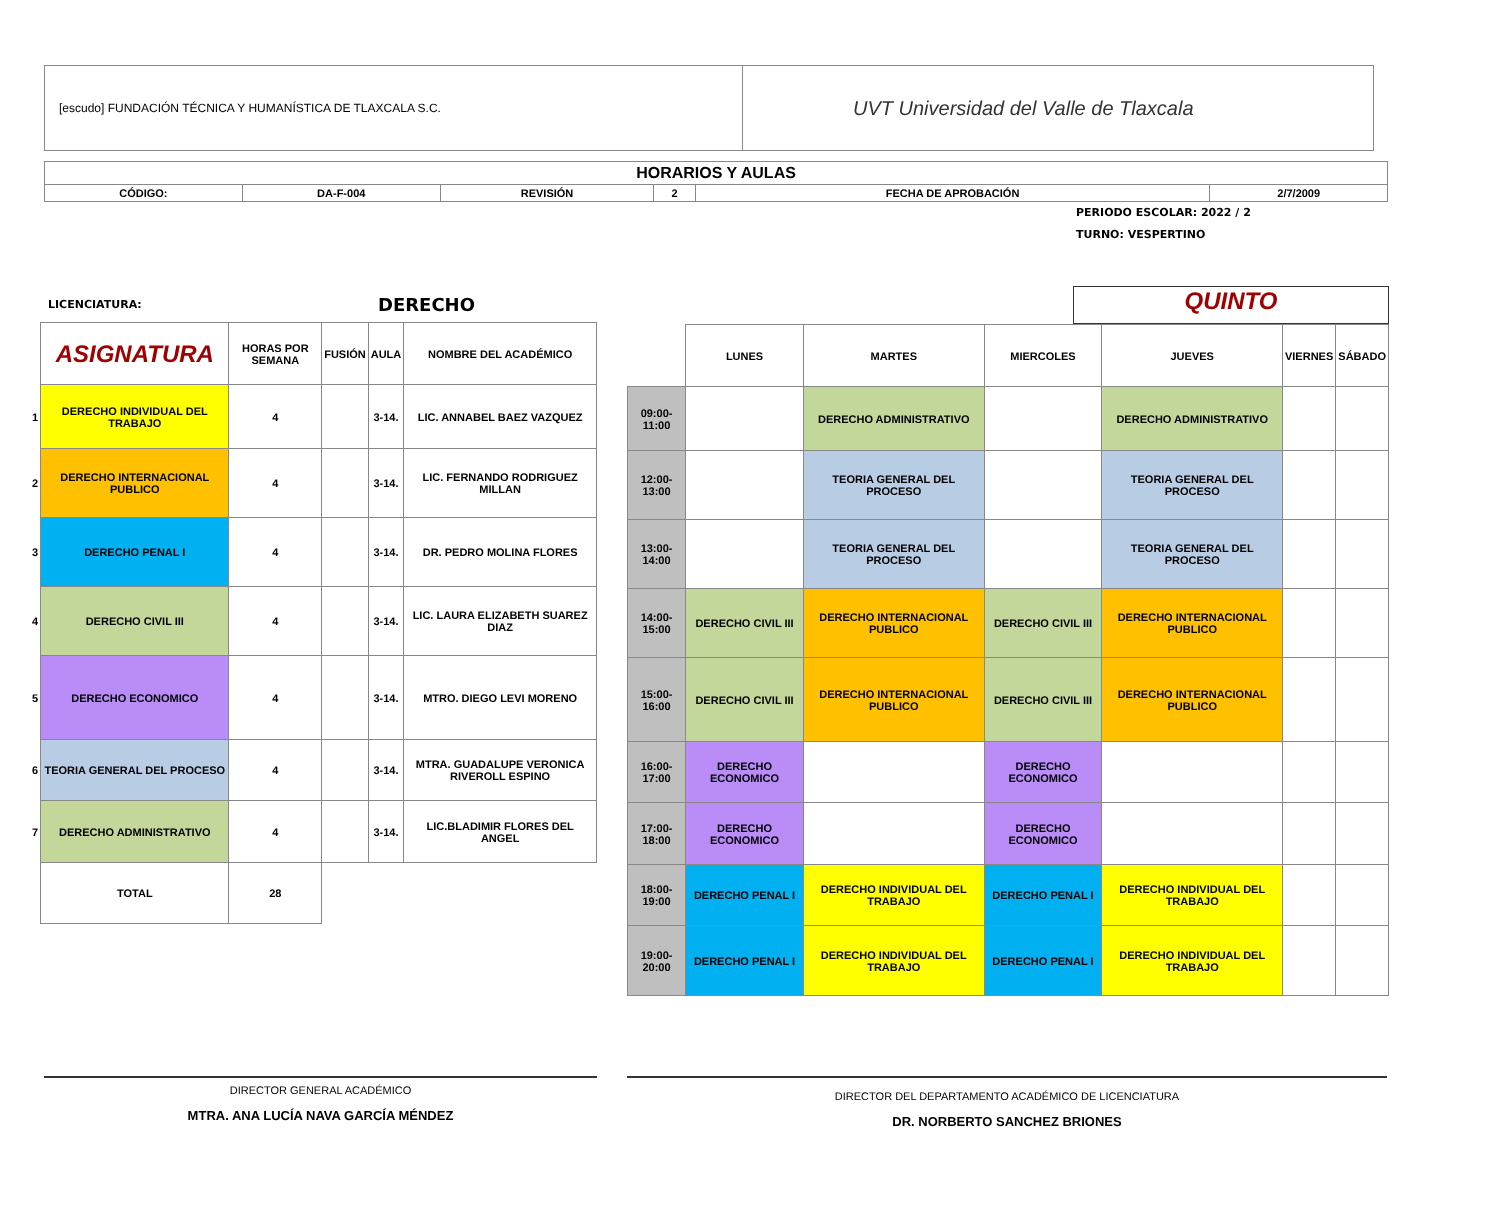[escudo] FUNDACIÓN TÉCNICA Y HUMANÍSTICA DE TLAXCALA S.C.
UVT Universidad del Valle de Tlaxcala
| HORARIOS Y AULAS | | | | | |
| CÓDIGO: | DA-F-004 | REVISIÓN | 2 | FECHA DE APROBACIÓN | 2/7/2009 |
PERIODO ESCOLAR: 2022 / 2
TURNO: VESPERTINO
LICENCIATURA: DERECHO
| | ASIGNATURA | HORAS POR SEMANA | FUSIÓN | AULA | NOMBRE DEL ACADÉMICO |
| --- | --- | --- | --- | --- | --- |
| 1 | DERECHO INDIVIDUAL DEL TRABAJO | 4 | | 3-14. | LIC. ANNABEL BAEZ VAZQUEZ |
| 2 | DERECHO INTERNACIONAL PUBLICO | 4 | | 3-14. | LIC. FERNANDO RODRIGUEZ MILLAN |
| 3 | DERECHO PENAL I | 4 | | 3-14. | DR. PEDRO MOLINA FLORES |
| 4 | DERECHO CIVIL III | 4 | | 3-14. | LIC. LAURA ELIZABETH SUAREZ DIAZ |
| 5 | DERECHO ECONOMICO | 4 | | 3-14. | MTRO. DIEGO LEVI MORENO |
| 6 | TEORIA GENERAL DEL PROCESO | 4 | | 3-14. | MTRA. GUADALUPE VERONICA RIVEROLL ESPINO |
| 7 | DERECHO ADMINISTRATIVO | 4 | | 3-14. | LIC.BLADIMIR FLORES DEL ANGEL |
| | TOTAL | 28 | | | |
QUINTO
| | LUNES | MARTES | MIERCOLES | JUEVES | VIERNES | SÁBADO |
| --- | --- | --- | --- | --- | --- | --- |
| 09:00-11:00 | | DERECHO ADMINISTRATIVO | | DERECHO ADMINISTRATIVO | | |
| 12:00-13:00 | | TEORIA GENERAL DEL PROCESO | | TEORIA GENERAL DEL PROCESO | | |
| 13:00-14:00 | | TEORIA GENERAL DEL PROCESO | | TEORIA GENERAL DEL PROCESO | | |
| 14:00-15:00 | DERECHO CIVIL III | DERECHO INTERNACIONAL PUBLICO | DERECHO CIVIL III | DERECHO INTERNACIONAL PUBLICO | | |
| 15:00-16:00 | DERECHO CIVIL III | DERECHO INTERNACIONAL PUBLICO | DERECHO CIVIL III | DERECHO INTERNACIONAL PUBLICO | | |
| 16:00-17:00 | DERECHO ECONOMICO | | DERECHO ECONOMICO | | | |
| 17:00-18:00 | DERECHO ECONOMICO | | DERECHO ECONOMICO | | | |
| 18:00-19:00 | DERECHO PENAL I | DERECHO INDIVIDUAL DEL TRABAJO | DERECHO PENAL I | DERECHO INDIVIDUAL DEL TRABAJO | | |
| 19:00-20:00 | DERECHO PENAL I | DERECHO INDIVIDUAL DEL TRABAJO | DERECHO PENAL I | DERECHO INDIVIDUAL DEL TRABAJO | | |
DIRECTOR GENERAL ACADÉMICO
MTRA. ANA LUCÍA NAVA GARCÍA MÉNDEZ
DIRECTOR DEL DEPARTAMENTO ACADÉMICO DE LICENCIATURA
DR. NORBERTO SANCHEZ BRIONES